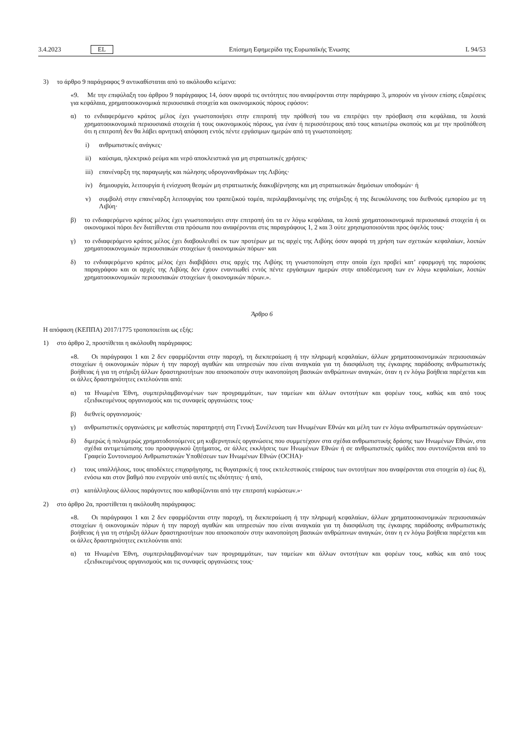3.4.2023 EL Επίσημη Εφημερίδα της Ευρωπαϊκής Ένωσης L 94/53
3) το άρθρο 9 παράγραφος 9 αντικαθίσταται από το ακόλουθο κείμενο:
«9. Με την επιφύλαξη του άρθρου 9 παράγραφος 14, όσον αφορά τις οντότητες που αναφέρονται στην παράγραφο 3, μπορούν να γίνουν επίσης εξαιρέσεις για κεφάλαια, χρηματοοικονομικά περιουσιακά στοιχεία και οικονομικούς πόρους εφόσον:
α) το ενδιαφερόμενο κράτος μέλος έχει γνωστοποιήσει στην επιτροπή την πρόθεσή του να επιτρέψει την πρόσβαση στα κεφάλαια, τα λοιπά χρηματοοικονομικά περιουσιακά στοιχεία ή τους οικονομικούς πόρους, για έναν ή περισσότερους από τους κατωτέρω σκοπούς και με την προϋπόθεση ότι η επιτροπή δεν θα λάβει αρνητική απόφαση εντός πέντε εργάσιμων ημερών από τη γνωστοποίηση:
i) ανθρωπιστικές ανάγκες·
ii) καύσιμα, ηλεκτρικό ρεύμα και νερό αποκλειστικά για μη στρατιωτικές χρήσεις·
iii) επανέναρξη της παραγωγής και πώλησης υδρογονανθράκων της Λιβύης·
iv) δημιουργία, λειτουργία ή ενίσχυση θεσμών μη στρατιωτικής διακυβέρνησης και μη στρατιωτικών δημόσιων υποδομών· ή
v) συμβολή στην επανέναρξη λειτουργίας του τραπεζικού τομέα, περιλαμβανομένης της στήριξης ή της διευκόλυνσης του διεθνούς εμπορίου με τη Λιβύη·
β) το ενδιαφερόμενο κράτος μέλος έχει γνωστοποιήσει στην επιτροπή ότι τα εν λόγω κεφάλαια, τα λοιπά χρηματοοικονομικά περιουσιακά στοιχεία ή οι οικονομικοί πόροι δεν διατίθενται στα πρόσωπα που αναφέρονται στις παραγράφους 1, 2 και 3 ούτε χρησιμοποιούνται προς όφελός τους·
γ) το ενδιαφερόμενο κράτος μέλος έχει διαβουλευθεί εκ των προτέρων με τις αρχές της Λιβύης όσον αφορά τη χρήση των σχετικών κεφαλαίων, λοιπών χρηματοοικονομικών περιουσιακών στοιχείων ή οικονομικών πόρων· και
δ) το ενδιαφερόμενο κράτος μέλος έχει διαβιβάσει στις αρχές της Λιβύης τη γνωστοποίηση στην οποία έχει προβεί κατ’ εφαρμογή της παρούσας παραγράφου και οι αρχές της Λιβύης δεν έχουν εναντιωθεί εντός πέντε εργάσιμων ημερών στην αποδέσμευση των εν λόγω κεφαλαίων, λοιπών χρηματοοικονομικών περιουσιακών στοιχείων ή οικονομικών πόρων.».
Άρθρο 6
Η απόφαση (ΚΕΠΠΑ) 2017/1775 τροποποιείται ως εξής:
1) στο άρθρο 2, προστίθεται η ακόλουθη παράγραφος:
«8. Οι παράγραφοι 1 και 2 δεν εφαρμόζονται στην παροχή, τη διεκπεραίωση ή την πληρωμή κεφαλαίων, άλλων χρηματοοικονομικών περιουσιακών στοιχείων ή οικονομικών πόρων ή την παροχή αγαθών και υπηρεσιών που είναι αναγκαία για τη διασφάλιση της έγκαιρης παράδοσης ανθρωπιστικής βοήθειας ή για τη στήριξη άλλων δραστηριοτήτων που αποσκοπούν στην ικανοποίηση βασικών ανθρώπινων αναγκών, όταν η εν λόγω βοήθεια παρέχεται και οι άλλες δραστηριότητες εκτελούνται από:
α) τα Ηνωμένα Έθνη, συμπεριλαμβανομένων των προγραμμάτων, των ταμείων και άλλων οντοτήτων και φορέων τους, καθώς και από τους εξειδικευμένους οργανισμούς και τις συναφείς οργανώσεις τους·
β) διεθνείς οργανισμούς·
γ) ανθρωπιστικές οργανώσεις με καθεστώς παρατηρητή στη Γενική Συνέλευση των Ηνωμένων Εθνών και μέλη των εν λόγω ανθρωπιστικών οργανώσεων·
δ) διμερώς ή πολυμερώς χρηματοδοτούμενες μη κυβερνητικές οργανώσεις που συμμετέχουν στα σχέδια ανθρωπιστικής δράσης των Ηνωμένων Εθνών, στα σχέδια αντιμετώπισης του προσφυγικού ζητήματος, σε άλλες εκκλήσεις των Ηνωμένων Εθνών ή σε ανθρωπιστικές ομάδες που συντονίζονται από το Γραφείο Συντονισμού Ανθρωπιστικών Υποθέσεων των Ηνωμένων Εθνών (OCHA)·
ε) τους υπαλλήλους, τους αποδέκτες επιχορήγησης, τις θυγατρικές ή τους εκτελεστικούς εταίρους των οντοτήτων που αναφέρονται στα στοιχεία α) έως δ), ενόσω και στον βαθμό που ενεργούν υπό αυτές τις ιδιότητες· ή από,
στ) κατάλληλους άλλους παράγοντες που καθορίζονται από την επιτροπή κυρώσεων.»·
2) στο άρθρο 2α, προστίθεται η ακόλουθη παράγραφος:
«8. Οι παράγραφοι 1 και 2 δεν εφαρμόζονται στην παροχή, τη διεκπεραίωση ή την πληρωμή κεφαλαίων, άλλων χρηματοοικονομικών περιουσιακών στοιχείων ή οικονομικών πόρων ή την παροχή αγαθών και υπηρεσιών που είναι αναγκαία για τη διασφάλιση της έγκαιρης παράδοσης ανθρωπιστικής βοήθειας ή για τη στήριξη άλλων δραστηριοτήτων που αποσκοπούν στην ικανοποίηση βασικών ανθρώπινων αναγκών, όταν η εν λόγω βοήθεια παρέχεται και οι άλλες δραστηριότητες εκτελούνται από:
α) τα Ηνωμένα Έθνη, συμπεριλαμβανομένων των προγραμμάτων, των ταμείων και άλλων οντοτήτων και φορέων τους, καθώς και από τους εξειδικευμένους οργανισμούς και τις συναφείς οργανώσεις τους·